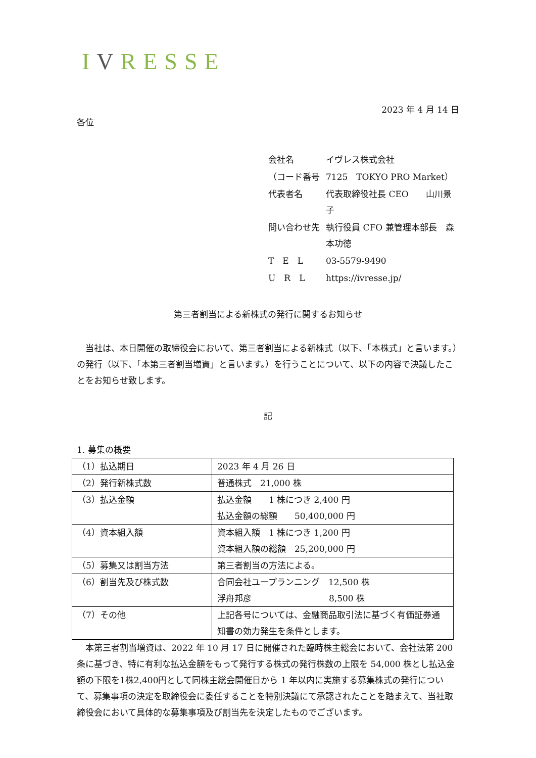IVRESSE
2023 年 4 月 14 日
各位
| 会社名 | イヴレス株式会社 |
| （コード番号 | 7125 TOKYO PRO Market） |
| 代表者名 | 代表取締役社長 CEO 山川景子 |
| 問い合わせ先 | 執行役員 CFO 兼管理本部長 森本功徳 |
| T E L | 03-5579-9490 |
| U R L | https://ivresse.jp/ |
第三者割当による新株式の発行に関するお知らせ
　当社は、本日開催の取締役会において、第三者割当による新株式（以下、「本株式」と言います。）の発行（以下、「本第三者割当増資」と言います。）を行うことについて、以下の内容で決議したことをお知らせ致します。
記
1. 募集の概要
| （1）払込期日 | 2023 年 4 月 26 日 |
| （2）発行新株式数 | 普通株式 21,000 株 |
| （3）払込金額 | 払込金額 1 株につき 2,400 円 払込金額の総額 50,400,000 円 |
| （4）資本組入額 | 資本組入額 1 株につき 1,200 円 資本組入額の総額 25,200,000 円 |
| （5）募集又は割当方法 | 第三者割当の方法による。 |
| （6）割当先及び株式数 | 合同会社ユープランニング 12,500 株 浮舟邦彦 8,500 株 |
| （7）その他 | 上記各号については、金融商品取引法に基づく有価証券通知書の効力発生を条件とします。 |
　本第三者割当増資は、2022 年 10 月 17 日に開催された臨時株主総会において、会社法第 200 条に基づき、特に有利な払込金額をもって発行する株式の発行株数の上限を 54,000 株とし払込金額の下限を1株2,400円として同株主総会開催日から 1 年以内に実施する募集株式の発行について、募集事項の決定を取締役会に委任することを特別決議にて承認されたことを踏まえて、当社取締役会において具体的な募集事項及び割当先を決定したものでございます。